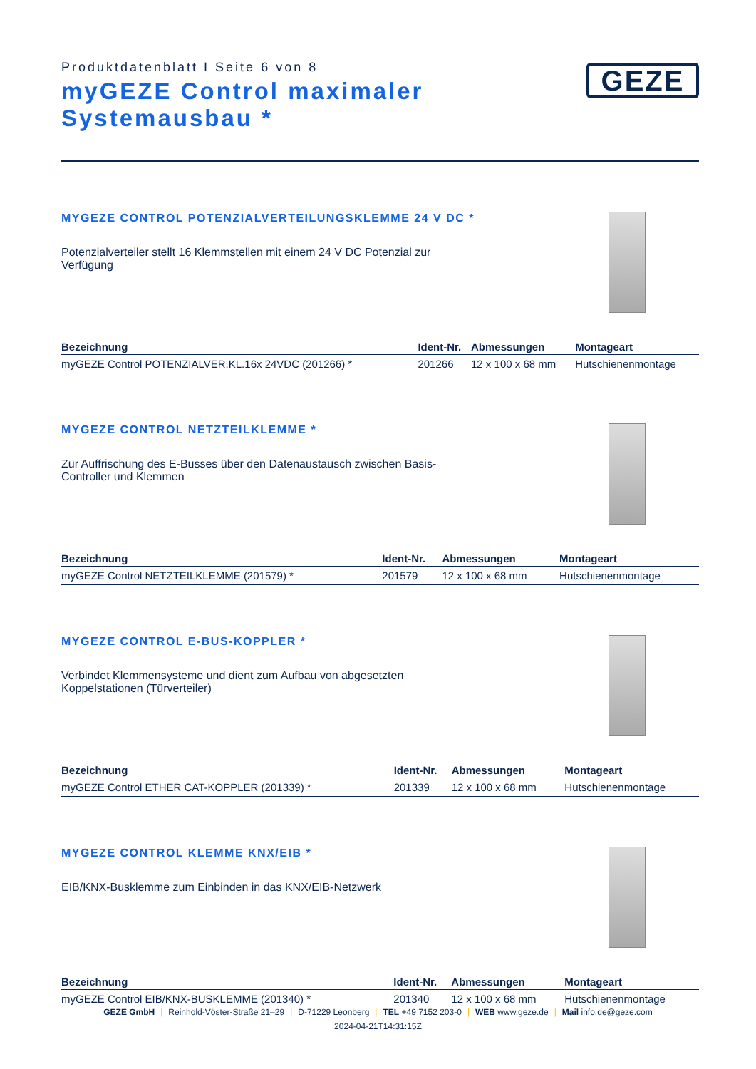Produktdatenblatt I Seite 6 von 8
myGEZE Control maximaler
Systemausbau *
GEZE
MYGEZE CONTROL POTENZIALVERTEILUNGSKLEMME 24 V DC *
Potenzialverteiler stellt 16 Klemmstellen mit einem 24 V DC Potenzial zur Verfügung
| Bezeichnung | Ident-Nr. | Abmessungen | Montageart |
| --- | --- | --- | --- |
| myGEZE Control POTENZIALVER.KL.16x 24VDC (201266) * | 201266 | 12 x 100 x 68 mm | Hutschienenmontage |
MYGEZE CONTROL NETZTEILKLEMME *
Zur Auffrischung des E-Busses über den Datenaustausch zwischen Basis-Controller und Klemmen
| Bezeichnung | Ident-Nr. | Abmessungen | Montageart |
| --- | --- | --- | --- |
| myGEZE Control NETZTEILKLEMME (201579) * | 201579 | 12 x 100 x 68 mm | Hutschienenmontage |
MYGEZE CONTROL E-BUS-KOPPLER *
Verbindet Klemmensysteme und dient zum Aufbau von abgesetzten Koppelstationen (Türverteiler)
| Bezeichnung | Ident-Nr. | Abmessungen | Montageart |
| --- | --- | --- | --- |
| myGEZE Control ETHER CAT-KOPPLER (201339) * | 201339 | 12 x 100 x 68 mm | Hutschienenmontage |
MYGEZE CONTROL KLEMME KNX/EIB *
EIB/KNX-Busklemme zum Einbinden in das KNX/EIB-Netzwerk
| Bezeichnung | Ident-Nr. | Abmessungen | Montageart |
| --- | --- | --- | --- |
| myGEZE Control EIB/KNX-BUSKLEMME (201340) * | 201340 | 12 x 100 x 68 mm | Hutschienenmontage |
GEZE GmbH | Reinhold-Vöster-Straße 21–29 | D-71229 Leonberg | TEL +49 7152 203-0 | WEB www.geze.de | Mail info.de@geze.com
2024-04-21T14:31:15Z